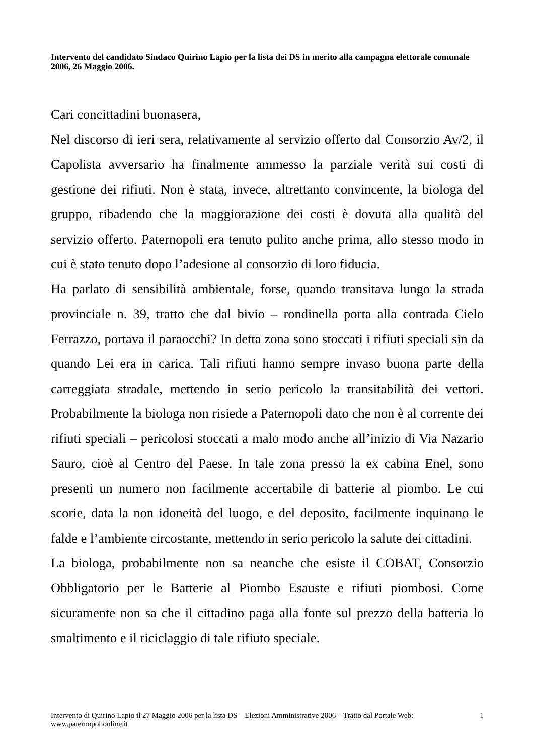Intervento del candidato Sindaco Quirino Lapio per la lista dei DS in merito alla campagna elettorale comunale 2006, 26 Maggio 2006.
Cari concittadini buonasera,
Nel discorso di ieri sera, relativamente al servizio offerto dal Consorzio Av/2, il Capolista avversario ha finalmente ammesso la parziale verità sui costi di gestione dei rifiuti. Non è stata, invece, altrettanto convincente, la biologa del gruppo, ribadendo che la maggiorazione dei costi è dovuta alla qualità del servizio offerto. Paternopoli era tenuto pulito anche prima, allo stesso modo in cui è stato tenuto dopo l’adesione al consorzio di loro fiducia.
Ha parlato di sensibilità ambientale, forse, quando transitava lungo la strada provinciale n. 39, tratto che dal bivio – rondinella porta alla contrada Cielo Ferrazzo, portava il paraocchi? In detta zona sono stoccati i rifiuti speciali sin da quando Lei era in carica. Tali rifiuti hanno sempre invaso buona parte della carreggiata stradale, mettendo in serio pericolo la transitabilità dei vettori. Probabilmente la biologa non risiede a Paternopoli dato che non è al corrente dei rifiuti speciali – pericolosi stoccati a malo modo anche all’inizio di Via Nazario Sauro, cioè al Centro del Paese. In tale zona presso la ex cabina Enel, sono presenti un numero non facilmente accertabile di batterie al piombo. Le cui scorie, data la non idoneità del luogo, e del deposito, facilmente inquinano le falde e l’ambiente circostante, mettendo in serio pericolo la salute dei cittadini.
La biologa, probabilmente non sa neanche che esiste il COBAT, Consorzio Obbligatorio per le Batterie al Piombo Esauste e rifiuti piombosi. Come sicuramente non sa che il cittadino paga alla fonte sul prezzo della batteria lo smaltimento e il riciclaggio di tale rifiuto speciale.
Intervento di Quirino Lapio il 27 Maggio 2006 per la lista DS – Elezioni Amministrative 2006 – Tratto dal Portale Web: www.paternopolionline.it
1